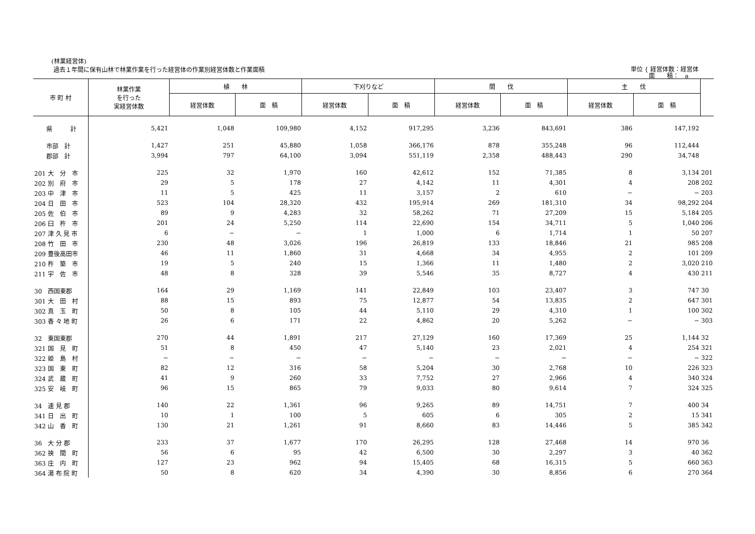(林業経営体)
過去１年間に保有山林で林業作業を行った経営体の作業別経営体数と作業面積
単位 { 経営体数：経営体
　　　面　　積：　a
| 市 町 村 | 林業作業 を行った 実経営体数 | 植 林 | | 下刈りなど | | 間 伐 | | 主 伐 | | |
| --- | --- | --- | --- | --- | --- | --- | --- | --- | --- | --- |
| | | 経営体数 | 面 積 | 経営体数 | 面 積 | 経営体数 | 面 積 | 経営体数 | 面 積 | |
| 県 計 | 5,421 | 1,048 | 109,980 | 4,152 | 917,295 | 3,236 | 843,691 | 386 | 147,192 | |
| 市部 計 | 1,427 | 251 | 45,880 | 1,058 | 366,176 | 878 | 355,248 | 96 | 112,444 | |
| 郡部 計 | 3,994 | 797 | 64,100 | 3,094 | 551,119 | 2,358 | 488,443 | 290 | 34,748 | |
| 201 大 分 市 | 225 | 32 | 1,970 | 160 | 42,612 | 152 | 71,385 | 8 | 3,134 | 201 |
| 202 別 府 市 | 29 | 5 | 178 | 27 | 4,142 | 11 | 4,301 | 4 | 208 | 202 |
| 203 中 津 市 | 11 | 5 | 425 | 11 | 3,157 | 2 | 610 | − | − | 203 |
| 204 日 田 市 | 523 | 104 | 28,320 | 432 | 195,914 | 269 | 181,310 | 34 | 98,292 | 204 |
| 205 佐 伯 市 | 89 | 9 | 4,283 | 32 | 58,262 | 71 | 27,209 | 15 | 5,184 | 205 |
| 206 臼 杵 市 | 201 | 24 | 5,250 | 114 | 22,690 | 154 | 34,711 | 5 | 1,040 | 206 |
| 207 津 久 見 市 | 6 | − | − | 1 | 1,000 | 6 | 1,714 | 1 | 50 | 207 |
| 208 竹 田 市 | 230 | 48 | 3,026 | 196 | 26,819 | 133 | 18,846 | 21 | 985 | 208 |
| 209 豊後高田市 | 46 | 11 | 1,860 | 31 | 4,668 | 34 | 4,955 | 2 | 101 | 209 |
| 210 杵 築 市 | 19 | 5 | 240 | 15 | 1,366 | 11 | 1,480 | 2 | 3,020 | 210 |
| 211 宇 佐 市 | 48 | 8 | 328 | 39 | 5,546 | 35 | 8,727 | 4 | 430 | 211 |
| 30 西国東郡 | 164 | 29 | 1,169 | 141 | 22,849 | 103 | 23,407 | 3 | 747 | 30 |
| 301 大 田 村 | 88 | 15 | 893 | 75 | 12,877 | 54 | 13,835 | 2 | 647 | 301 |
| 302 真 玉 町 | 50 | 8 | 105 | 44 | 5,110 | 29 | 4,310 | 1 | 100 | 302 |
| 303 香 々 地 町 | 26 | 6 | 171 | 22 | 4,862 | 20 | 5,262 | − | − | 303 |
| 32 東国東郡 | 270 | 44 | 1,891 | 217 | 27,129 | 160 | 17,369 | 25 | 1,144 | 32 |
| 321 国 見 町 | 51 | 8 | 450 | 47 | 5,140 | 23 | 2,021 | 4 | 254 | 321 |
| 322 姫 島 村 | − | − | − | − | − | − | − | − | − | 322 |
| 323 国 東 町 | 82 | 12 | 316 | 58 | 5,204 | 30 | 2,768 | 10 | 226 | 323 |
| 324 武 蔵 町 | 41 | 9 | 260 | 33 | 7,752 | 27 | 2,966 | 4 | 340 | 324 |
| 325 安 岐 町 | 96 | 15 | 865 | 79 | 9,033 | 80 | 9,614 | 7 | 324 | 325 |
| 34 速 見 郡 | 140 | 22 | 1,361 | 96 | 9,265 | 89 | 14,751 | 7 | 400 | 34 |
| 341 日 出 町 | 10 | 1 | 100 | 5 | 605 | 6 | 305 | 2 | 15 | 341 |
| 342 山 香 町 | 130 | 21 | 1,261 | 91 | 8,660 | 83 | 14,446 | 5 | 385 | 342 |
| 36 大 分 郡 | 233 | 37 | 1,677 | 170 | 26,295 | 128 | 27,468 | 14 | 970 | 36 |
| 362 挾 間 町 | 56 | 6 | 95 | 42 | 6,500 | 30 | 2,297 | 3 | 40 | 362 |
| 363 庄 内 町 | 127 | 23 | 962 | 94 | 15,405 | 68 | 16,315 | 5 | 660 | 363 |
| 364 湯 布 院 町 | 50 | 8 | 620 | 34 | 4,390 | 30 | 8,856 | 6 | 270 | 364 |